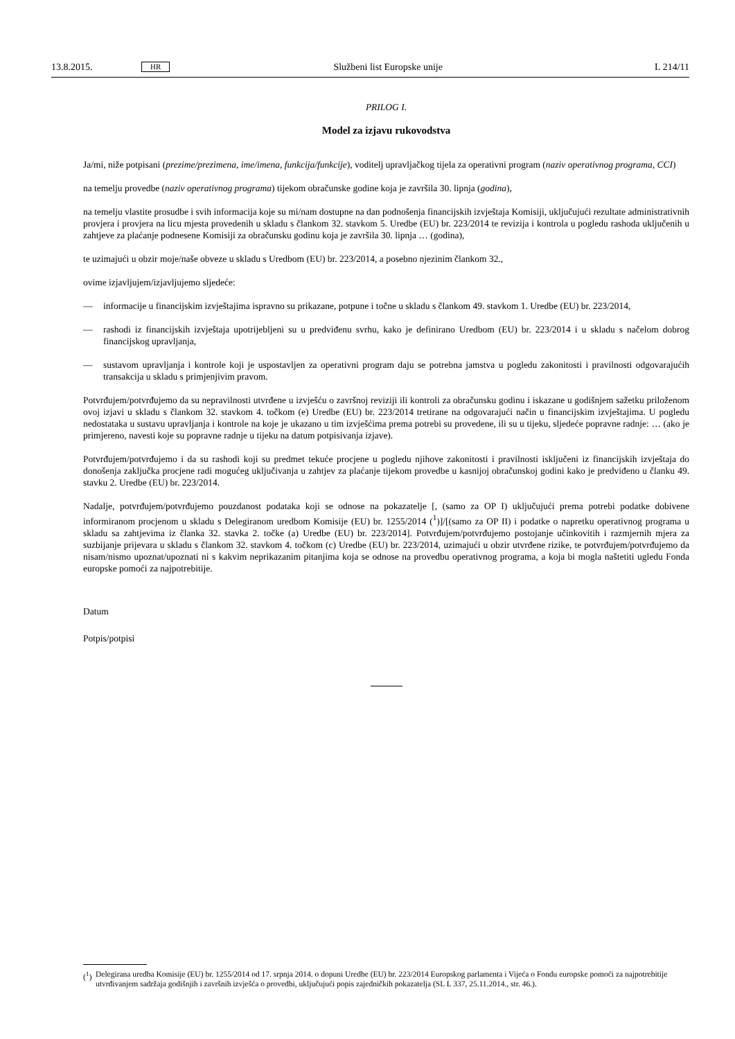13.8.2015. HR Službeni list Europske unije L 214/11
PRILOG I.
Model za izjavu rukovodstva
Ja/mi, niže potpisani (prezime/prezimena, ime/imena, funkcija/funkcije), voditelj upravljačkog tijela za operativni program (naziv operativnog programa, CCI)
na temelju provedbe (naziv operativnog programa) tijekom obračunske godine koja je završila 30. lipnja (godina),
na temelju vlastite prosudbe i svih informacija koje su mi/nam dostupne na dan podnošenja financijskih izvještaja Komisiji, uključujući rezultate administrativnih provjera i provjera na licu mjesta provedenih u skladu s člankom 32. stavkom 5. Uredbe (EU) br. 223/2014 te revizija i kontrola u pogledu rashoda uključenih u zahtjeve za plaćanje podnesene Komisiji za obračunsku godinu koja je završila 30. lipnja … (godina),
te uzimajući u obzir moje/naše obveze u skladu s Uredbom (EU) br. 223/2014, a posebno njezinim člankom 32.,
ovime izjavljujem/izjavljujemo sljedeće:
— informacije u financijskim izvještajima ispravno su prikazane, potpune i točne u skladu s člankom 49. stavkom 1. Uredbe (EU) br. 223/2014,
— rashodi iz financijskih izvještaja upotrijebljeni su u predviđenu svrhu, kako je definirano Uredbom (EU) br. 223/2014 i u skladu s načelom dobrog financijskog upravljanja,
— sustavom upravljanja i kontrole koji je uspostavljen za operativni program daju se potrebna jamstva u pogledu zakonitosti i pravilnosti odgovarajućih transakcija u skladu s primjenjivim pravom.
Potvrđujem/potvrđujemo da su nepravilnosti utvrđene u izvješću o završnoj reviziji ili kontroli za obračunsku godinu i iskazane u godišnjem sažetku priloženom ovoj izjavi u skladu s člankom 32. stavkom 4. točkom (e) Uredbe (EU) br. 223/2014 tretirane na odgovarajući način u financijskim izvještajima. U pogledu nedostataka u sustavu upravljanja i kontrole na koje je ukazano u tim izvješćima prema potrebi su provedene, ili su u tijeku, sljedeće popravne radnje: … (ako je primjereno, navesti koje su popravne radnje u tijeku na datum potpisivanja izjave).
Potvrđujem/potvrđujemo i da su rashodi koji su predmet tekuće procjene u pogledu njihove zakonitosti i pravilnosti isključeni iz financijskih izvještaja do donošenja zaključka procjene radi mogućeg uključivanja u zahtjev za plaćanje tijekom provedbe u kasnijoj obračunskoj godini kako je predviđeno u članku 49. stavku 2. Uredbe (EU) br. 223/2014.
Nadalje, potvrđujem/potvrđujemo pouzdanost podataka koji se odnose na pokazatelje [, (samo za OP I) uključujući prema potrebi podatke dobivene informiranom procjenom u skladu s Delegiranom uredbom Komisije (EU) br. 1255/2014 (<sup>1</sup>)]/[(samo za OP II) i podatke o napretku operativnog programa u skladu sa zahtjevima iz članka 32. stavka 2. točke (a) Uredbe (EU) br. 223/2014]. Potvrđujem/potvrđujemo postojanje učinkovitih i razmjernih mjera za suzbijanje prijevara u skladu s člankom 32. stavkom 4. točkom (c) Uredbe (EU) br. 223/2014, uzimajući u obzir utvrđene rizike, te potvrđujem/potvrđujemo da nisam/nismo upoznat/upoznati ni s kakvim neprikazanim pitanjima koja se odnose na provedbu operativnog programa, a koja bi mogla naštetiti ugledu Fonda europske pomoći za najpotrebitije.
Datum
Potpis/potpisi
(<sup>1</sup>) Delegirana uredba Komisije (EU) br. 1255/2014 od 17. srpnja 2014. o dopuni Uredbe (EU) br. 223/2014 Europskog parlamenta i Vijeća o Fondu europske pomoći za najpotrebitije utvrđivanjem sadržaja godišnjih i završnih izvješća o provedbi, uključujući popis zajedničkih pokazatelja (SL L 337, 25.11.2014., str. 46.).